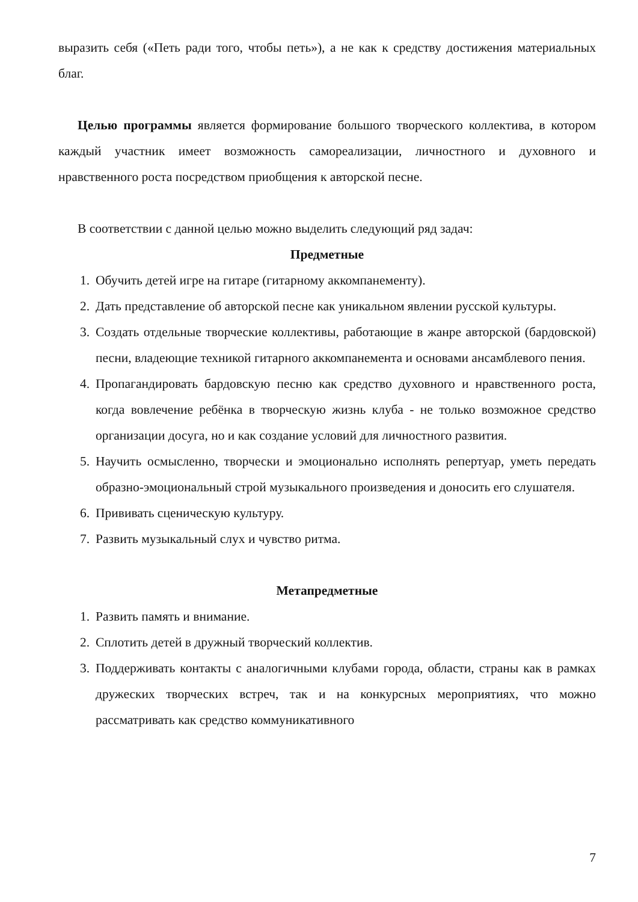выразить себя («Петь ради того, чтобы петь»), а не как к средству достижения материальных благ.
Целью программы является формирование большого творческого коллектива, в котором каждый участник имеет возможность самореализации, личностного и духовного и нравственного роста посредством приобщения к авторской песне.
В соответствии с данной целью можно выделить следующий ряд задач:
Предметные
1. Обучить детей игре на гитаре (гитарному аккомпанементу).
2. Дать представление об авторской песне как уникальном явлении русской культуры.
3. Создать отдельные творческие коллективы, работающие в жанре авторской (бардовской) песни, владеющие техникой гитарного аккомпанемента и основами ансамблевого пения.
4. Пропагандировать бардовскую песню как средство духовного и нравственного роста, когда вовлечение ребёнка в творческую жизнь клуба - не только возможное средство организации досуга, но и как создание условий для личностного развития.
5. Научить осмысленно, творчески и эмоционально исполнять репертуар, уметь передать образно-эмоциональный строй музыкального произведения и доносить его слушателя.
6. Прививать сценическую культуру.
7. Развить музыкальный слух и чувство ритма.
Метапредметные
1. Развить память и внимание.
2. Сплотить детей в дружный творческий коллектив.
3. Поддерживать контакты с аналогичными клубами города, области, страны как в рамках дружеских творческих встреч, так и на конкурсных мероприятиях, что можно рассматривать как средство коммуникативного
7